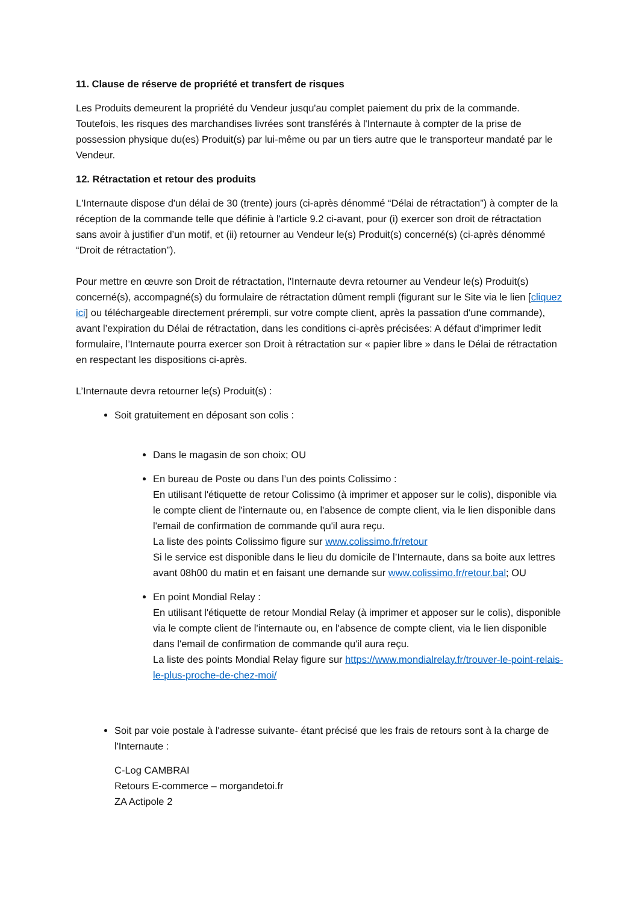11. Clause de réserve de propriété et transfert de risques
Les Produits demeurent la propriété du Vendeur jusqu'au complet paiement du prix de la commande. Toutefois, les risques des marchandises livrées sont transférés à l'Internaute à compter de la prise de possession physique du(es) Produit(s) par lui-même ou par un tiers autre que le transporteur mandaté par le Vendeur.
12. Rétractation et retour des produits
L'Internaute dispose d'un délai de 30 (trente) jours (ci-après dénommé “Délai de rétractation”) à compter de la réception de la commande telle que définie à l'article 9.2 ci-avant, pour (i) exercer son droit de rétractation sans avoir à justifier d’un motif, et (ii) retourner au Vendeur le(s) Produit(s) concerné(s) (ci-après dénommé “Droit de rétractation”).
Pour mettre en œuvre son Droit de rétractation, l'Internaute devra retourner au Vendeur le(s) Produit(s) concerné(s), accompagné(s) du formulaire de rétractation dûment rempli (figurant sur le Site via le lien [cliquez ici] ou téléchargeable directement prérempli, sur votre compte client, après la passation d'une commande), avant l’expiration du Délai de rétractation, dans les conditions ci-après précisées: A défaut d’imprimer ledit formulaire, l’Internaute pourra exercer son Droit à rétractation sur « papier libre » dans le Délai de rétractation en respectant les dispositions ci-après.
L’Internaute devra retourner le(s) Produit(s) :
Soit gratuitement en déposant son colis :
Dans le magasin de son choix; OU
En bureau de Poste ou dans l’un des points Colissimo :
En utilisant l'étiquette de retour Colissimo (à imprimer et apposer sur le colis), disponible via le compte client de l'internaute ou, en l'absence de compte client, via le lien disponible dans l'email de confirmation de commande qu'il aura reçu.
La liste des points Colissimo figure sur www.colissimo.fr/retour
Si le service est disponible dans le lieu du domicile de l’Internaute, dans sa boite aux lettres avant 08h00 du matin et en faisant une demande sur www.colissimo.fr/retour.bal; OU
En point Mondial Relay :
En utilisant l'étiquette de retour Mondial Relay (à imprimer et apposer sur le colis), disponible via le compte client de l'internaute ou, en l'absence de compte client, via le lien disponible dans l'email de confirmation de commande qu'il aura reçu.
La liste des points Mondial Relay figure sur https://www.mondialrelay.fr/trouver-le-point-relais-le-plus-proche-de-chez-moi/
Soit par voie postale à l'adresse suivante- étant précisé que les frais de retours sont à la charge de l'Internaute :
C-Log CAMBRAI
Retours E-commerce – morgandetoi.fr
ZA Actipole 2